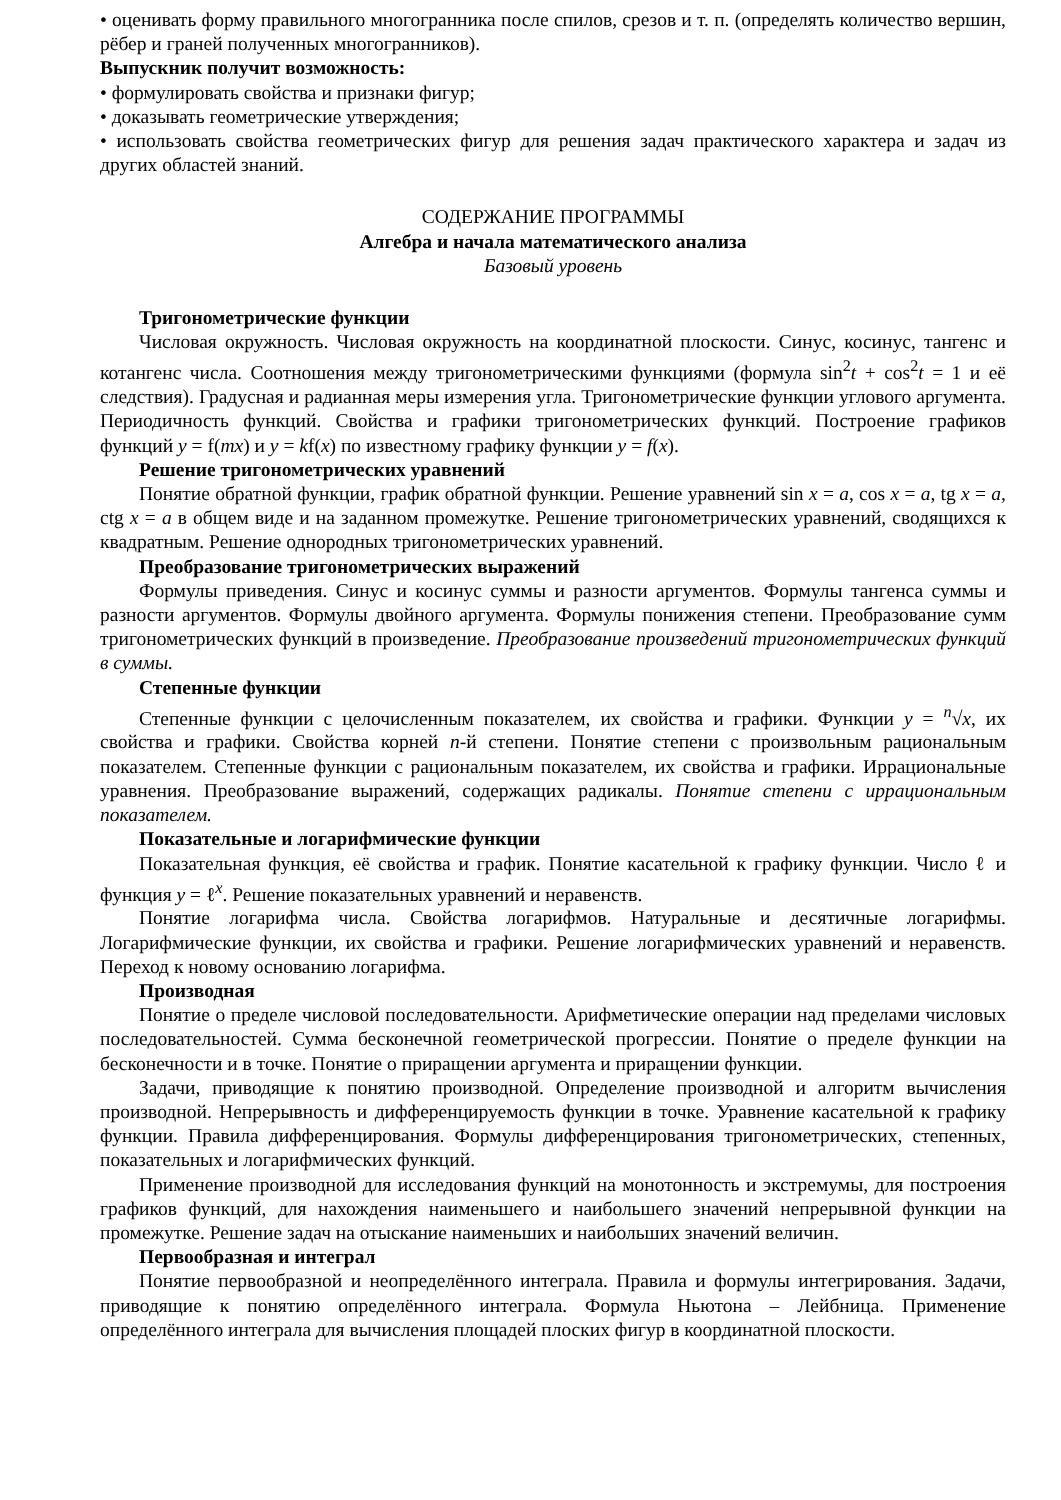• оценивать форму правильного многогранника после спилов, срезов и т. п. (определять количество вершин, рёбер и граней полученных многогранников).
Выпускник получит возможность:
• формулировать свойства и признаки фигур;
• доказывать геометрические утверждения;
• использовать свойства геометрических фигур для решения задач практического характера и задач из других областей знаний.
СОДЕРЖАНИЕ ПРОГРАММЫ
Алгебра и начала математического анализа
Базовый уровень
Тригонометрические функции
Числовая окружность. Числовая окружность на координатной плоскости. Синус, косинус, тангенс и котангенс числа. Соотношения между тригонометрическими функциями (формула sin<sup>2</sup>t + cos<sup>2</sup>t = 1 и её следствия). Градусная и радианная меры измерения угла. Тригонометрические функции углового аргумента. Периодичность функций. Свойства и графики тригонометрических функций. Построение графиков функций y = f(mx) и y = kf(x) по известному графику функции y = f(x).
Решение тригонометрических уравнений
Понятие обратной функции, график обратной функции. Решение уравнений sin x = a, cos x = a, tg x = a, ctg x = a в общем виде и на заданном промежутке. Решение тригонометрических уравнений, сводящихся к квадратным. Решение однородных тригонометрических уравнений.
Преобразование тригонометрических выражений
Формулы приведения. Синус и косинус суммы и разности аргументов. Формулы тангенса суммы и разности аргументов. Формулы двойного аргумента. Формулы понижения степени. Преобразование сумм тригонометрических функций в произведение. Преобразование произведений тригонометрических функций в суммы.
Степенные функции
Степенные функции с целочисленным показателем, их свойства и графики. Функции y = <sup>n</sup>√x, их свойства и графики. Свойства корней n-й степени. Понятие степени с произвольным рациональным показателем. Степенные функции с рациональным показателем, их свойства и графики. Иррациональные уравнения. Преобразование выражений, содержащих радикалы. Понятие степени с иррациональным показателем.
Показательные и логарифмические функции
Показательная функция, её свойства и график. Понятие касательной к графику функции. Число ℓ и функция y = ℓ<sup>x</sup>. Решение показательных уравнений и неравенств.
Понятие логарифма числа. Свойства логарифмов. Натуральные и десятичные логарифмы. Логарифмические функции, их свойства и графики. Решение логарифмических уравнений и неравенств. Переход к новому основанию логарифма.
Производная
Понятие о пределе числовой последовательности. Арифметические операции над пределами числовых последовательностей. Сумма бесконечной геометрической прогрессии. Понятие о пределе функции на бесконечности и в точке. Понятие о приращении аргумента и приращении функции.
Задачи, приводящие к понятию производной. Определение производной и алгоритм вычисления производной. Непрерывность и дифференцируемость функции в точке. Уравнение касательной к графику функции. Правила дифференцирования. Формулы дифференцирования тригонометрических, степенных, показательных и логарифмических функций.
Применение производной для исследования функций на монотонность и экстремумы, для построения графиков функций, для нахождения наименьшего и наибольшего значений непрерывной функции на промежутке. Решение задач на отыскание наименьших и наибольших значений величин.
Первообразная и интеграл
Понятие первообразной и неопределённого интеграла. Правила и формулы интегрирования. Задачи, приводящие к понятию определённого интеграла. Формула Ньютона – Лейбница. Применение определённого интеграла для вычисления площадей плоских фигур в координатной плоскости.